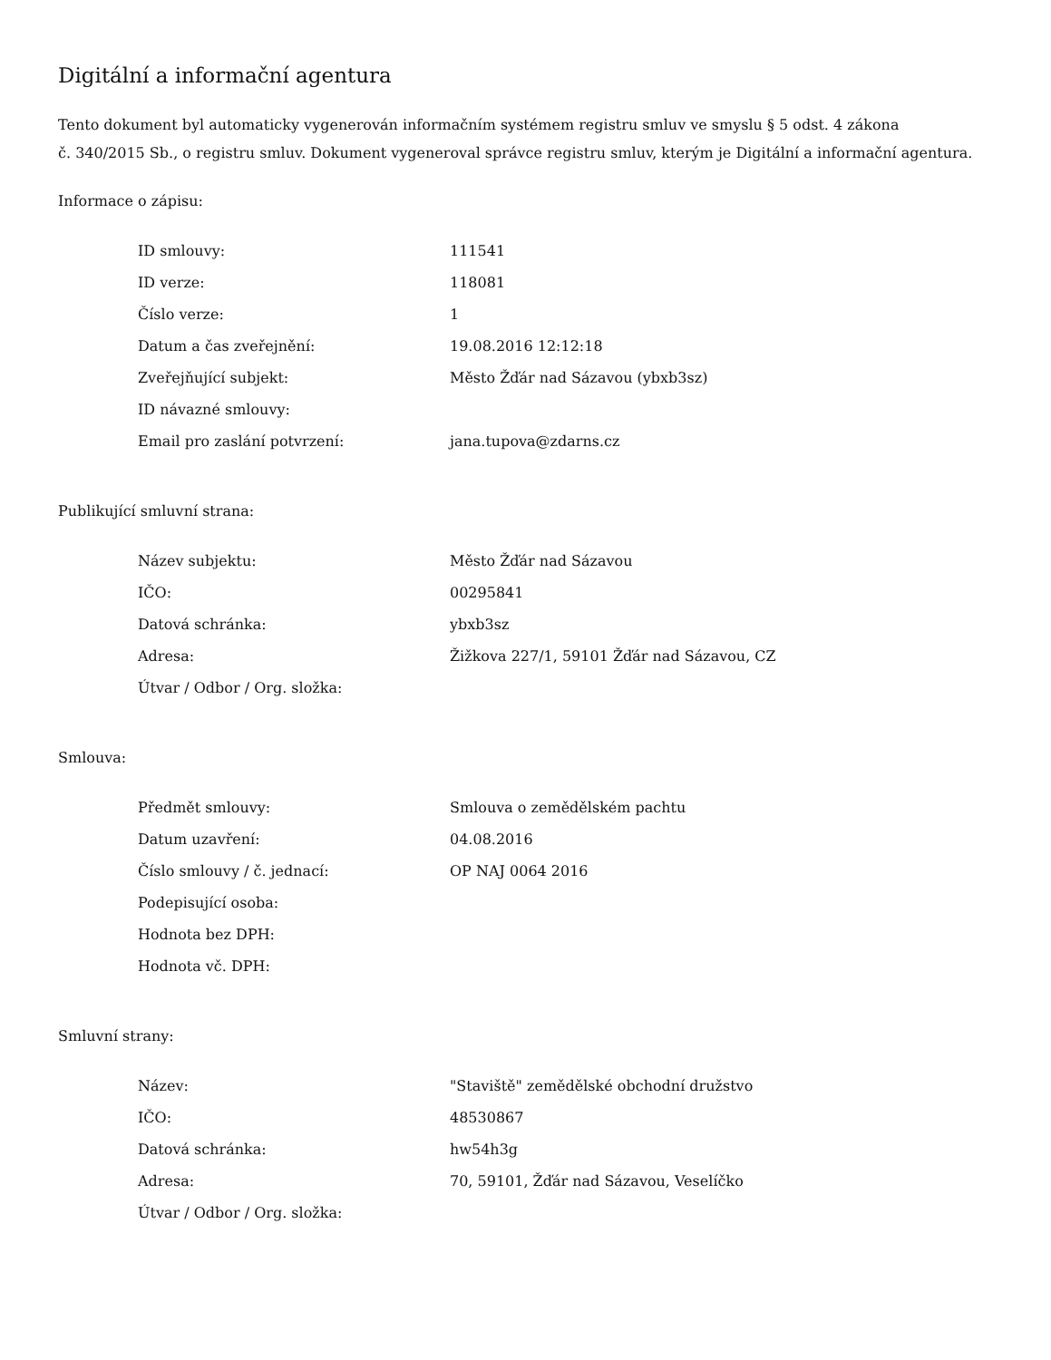Digitální a informační agentura
Tento dokument byl automaticky vygenerován informačním systémem registru smluv ve smyslu § 5 odst. 4 zákona
č. 340/2015 Sb., o registru smluv. Dokument vygeneroval správce registru smluv, kterým je Digitální a informační agentura.
Informace o zápisu:
| ID smlouvy: | 111541 |
| ID verze: | 118081 |
| Číslo verze: | 1 |
| Datum a čas zveřejnění: | 19.08.2016 12:12:18 |
| Zveřejňující subjekt: | Město Žďár nad Sázavou (ybxb3sz) |
| ID návazné smlouvy: | |
| Email pro zaslání potvrzení: | jana.tupova@zdarns.cz |
Publikující smluvní strana:
| Název subjektu: | Město Žďár nad Sázavou |
| IČO: | 00295841 |
| Datová schránka: | ybxb3sz |
| Adresa: | Žižkova 227/1, 59101 Žďár nad Sázavou, CZ |
| Útvar / Odbor / Org. složka: | |
Smlouva:
| Předmět smlouvy: | Smlouva o zemědělském pachtu |
| Datum uzavření: | 04.08.2016 |
| Číslo smlouvy / č. jednací: | OP NAJ 0064 2016 |
| Podepisující osoba: | |
| Hodnota bez DPH: | |
| Hodnota vč. DPH: | |
Smluvní strany:
| Název: | "Staviště" zemědělské obchodní družstvo |
| IČO: | 48530867 |
| Datová schránka: | hw54h3g |
| Adresa: | 70, 59101, Žďár nad Sázavou, Veselíčko |
| Útvar / Odbor / Org. složka: | |